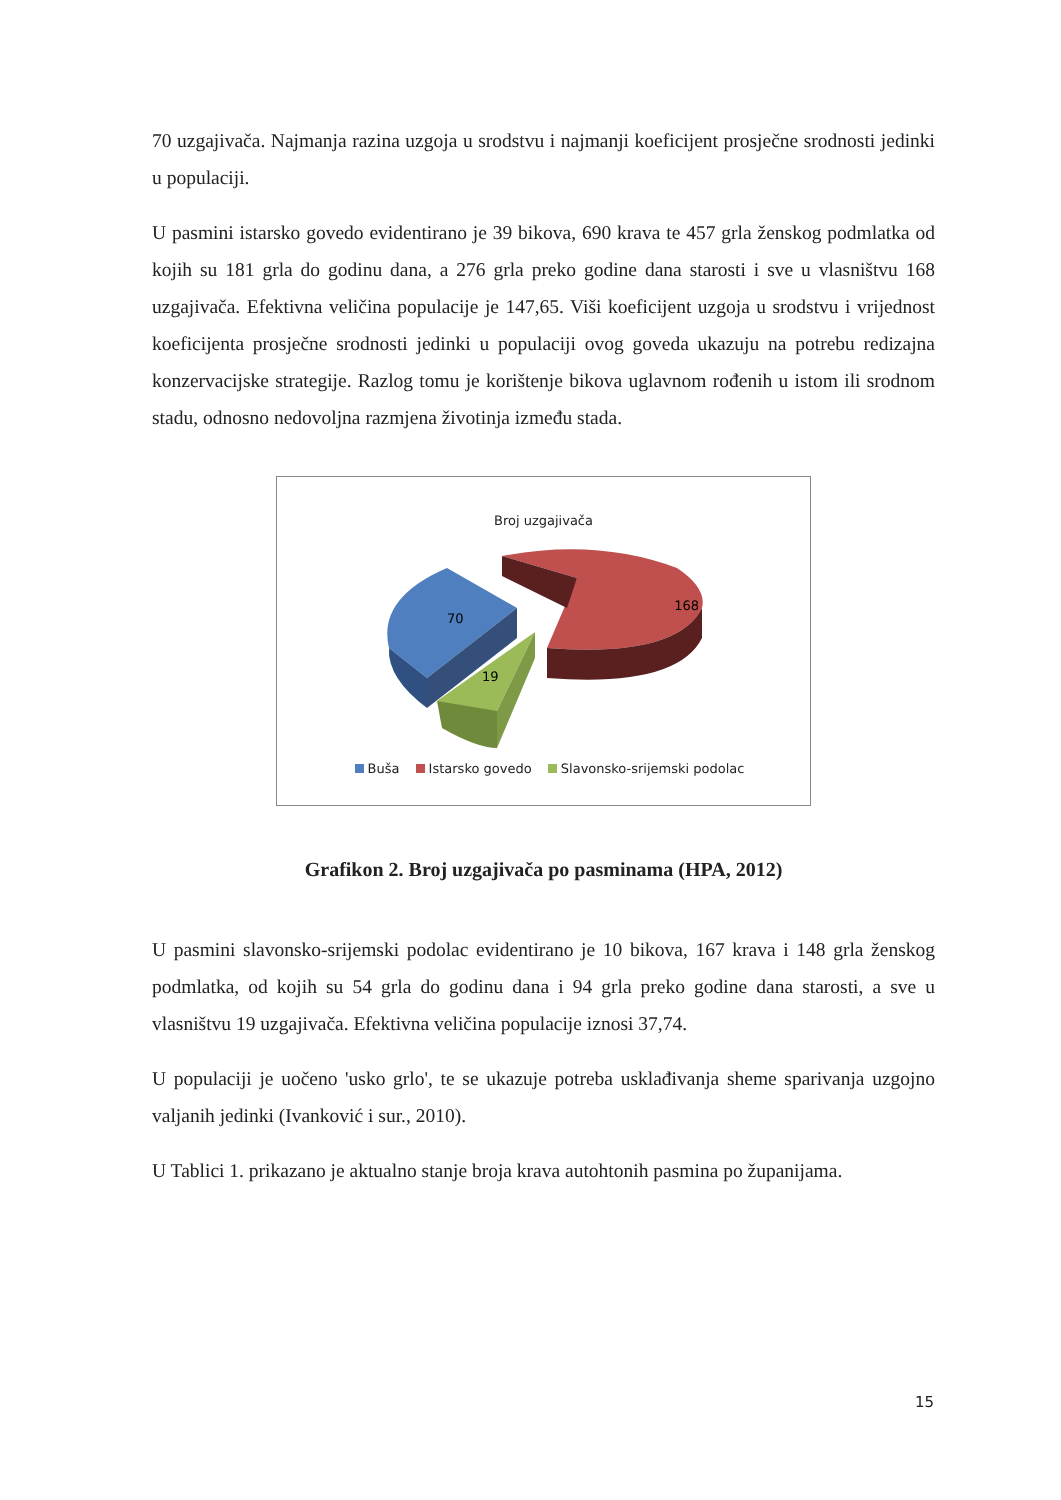70 uzgajivača. Najmanja razina uzgoja u srodstvu i najmanji koeficijent prosječne srodnosti jedinki u populaciji.
U pasmini istarsko govedo evidentirano je 39 bikova, 690 krava te 457 grla ženskog podmlatka od kojih su 181 grla do godinu dana, a 276 grla preko godine dana starosti i sve u vlasništvu 168 uzgajivača. Efektivna veličina populacije je 147,65. Viši koeficijent uzgoja u srodstvu i vrijednost koeficijenta prosječne srodnosti jedinki u populaciji ovog goveda ukazuju na potrebu redizajna konzervacijske strategije. Razlog tomu je korištenje bikova uglavnom rođenih u istom ili srodnom stadu, odnosno nedovoljna razmjena životinja između stada.
Broj uzgajivača
70
168
19
Buša Istarsko govedo Slavonsko-srijemski podolac
Grafikon 2. Broj uzgajivača po pasminama (HPA, 2012)
U pasmini slavonsko-srijemski podolac evidentirano je 10 bikova, 167 krava i 148 grla ženskog podmlatka, od kojih su 54 grla do godinu dana i 94 grla preko godine dana starosti, a sve u vlasništvu 19 uzgajivača. Efektivna veličina populacije iznosi 37,74.
U populaciji je uočeno 'usko grlo', te se ukazuje potreba usklađivanja sheme sparivanja uzgojno valjanih jedinki (Ivanković i sur., 2010).
U Tablici 1. prikazano je aktualno stanje broja krava autohtonih pasmina po županijama.
15